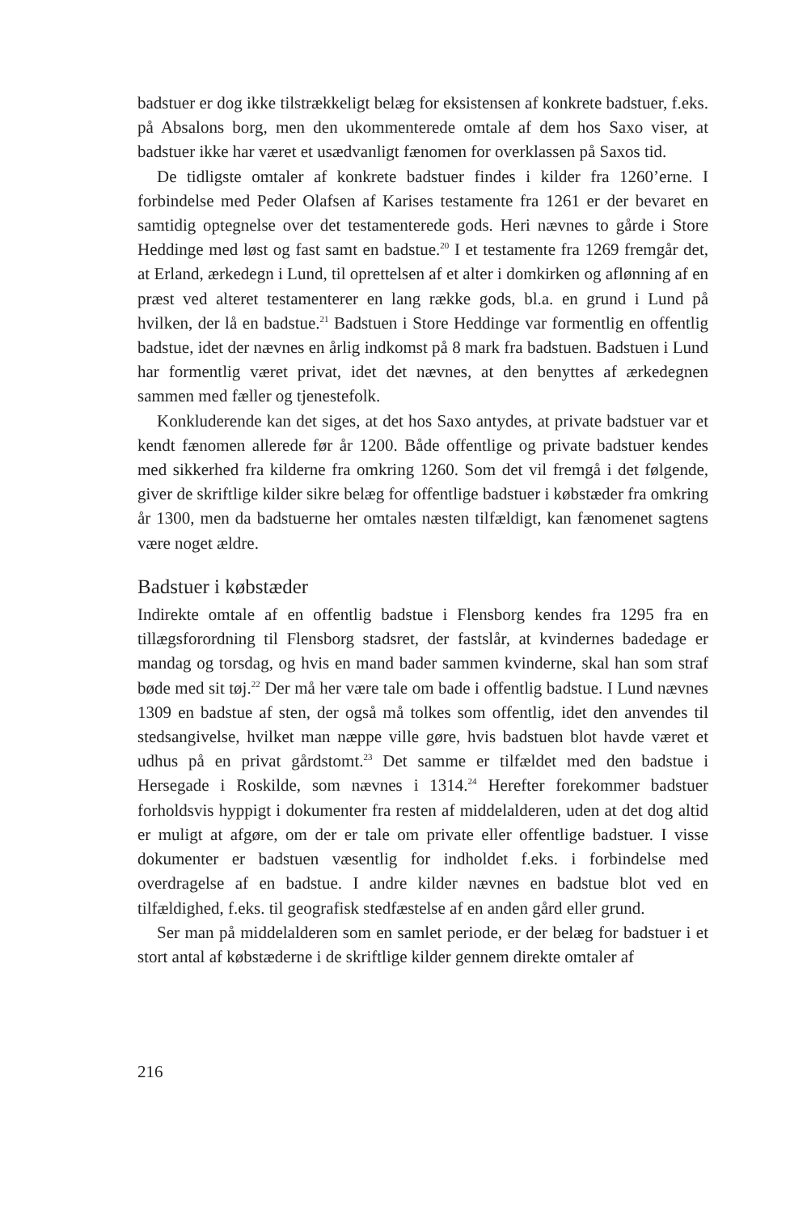badstuer er dog ikke tilstrækkeligt belæg for eksistensen af konkrete badstuer, f.eks. på Absalons borg, men den ukommenterede omtale af dem hos Saxo viser, at badstuer ikke har været et usædvanligt fænomen for overklassen på Saxos tid.
De tidligste omtaler af konkrete badstuer findes i kilder fra 1260’erne. I forbindelse med Peder Olafsen af Karises testamente fra 1261 er der bevaret en samtidig optegnelse over det testamenterede gods. Heri nævnes to gårde i Store Heddinge med løst og fast samt en badstue.<sup>20</sup> I et testamente fra 1269 fremgår det, at Erland, ærkedegn i Lund, til oprettelsen af et alter i domkirken og aflønning af en præst ved alteret testamenterer en lang række gods, bl.a. en grund i Lund på hvilken, der lå en badstue.<sup>21</sup> Badstuen i Store Heddinge var formentlig en offentlig badstue, idet der nævnes en årlig indkomst på 8 mark fra badstuen. Badstuen i Lund har formentlig været privat, idet det nævnes, at den benyttes af ærkedegnen sammen med fæller og tjenestefolk.
Konkluderende kan det siges, at det hos Saxo antydes, at private badstuer var et kendt fænomen allerede før år 1200. Både offentlige og private badstuer kendes med sikkerhed fra kilderne fra omkring 1260. Som det vil fremgå i det følgende, giver de skriftlige kilder sikre belæg for offentlige badstuer i købstæder fra omkring år 1300, men da badstuerne her omtales næsten tilfældigt, kan fænomenet sagtens være noget ældre.
Badstuer i købstæder
Indirekte omtale af en offentlig badstue i Flensborg kendes fra 1295 fra en tillægsforordning til Flensborg stadsret, der fastslår, at kvindernes badedage er mandag og torsdag, og hvis en mand bader sammen kvinderne, skal han som straf bøde med sit tøj.<sup>22</sup> Der må her være tale om bade i offentlig badstue. I Lund nævnes 1309 en badstue af sten, der også må tolkes som offentlig, idet den anvendes til stedsangivelse, hvilket man næppe ville gøre, hvis badstuen blot havde været et udhus på en privat gårdstomt.<sup>23</sup> Det samme er tilfældet med den badstue i Hersegade i Roskilde, som nævnes i 1314.<sup>24</sup> Herefter forekommer badstuer forholdsvis hyppigt i dokumenter fra resten af middelalderen, uden at det dog altid er muligt at afgøre, om der er tale om private eller offentlige badstuer. I visse dokumenter er badstuen væsentlig for indholdet f.eks. i forbindelse med overdragelse af en badstue. I andre kilder nævnes en badstue blot ved en tilfældighed, f.eks. til geografisk stedfæstelse af en anden gård eller grund.
Ser man på middelalderen som en samlet periode, er der belæg for badstuer i et stort antal af købstæderne i de skriftlige kilder gennem direkte omtaler af
216